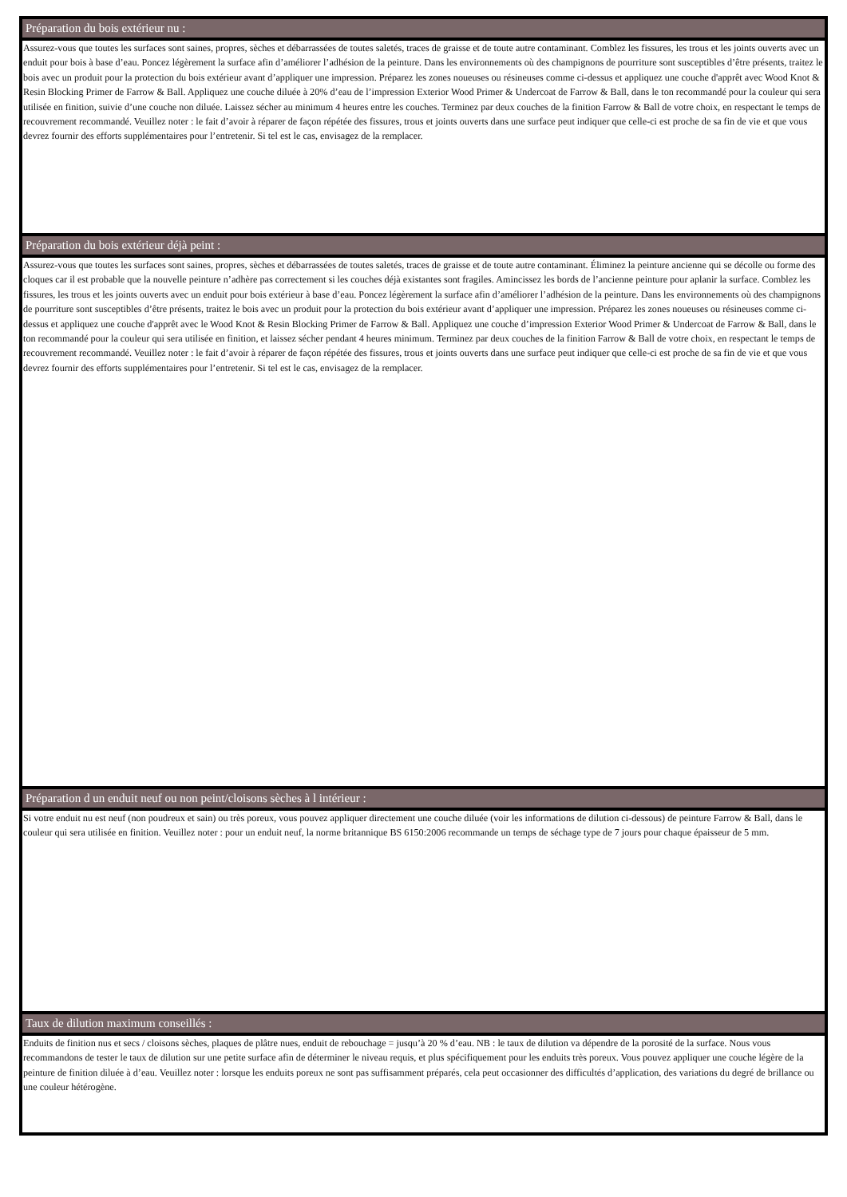Préparation du bois extérieur nu :
Assurez-vous que toutes les surfaces sont saines, propres, sèches et débarrassées de toutes saletés, traces de graisse et de toute autre contaminant. Comblez les fissures, les trous et les joints ouverts avec un enduit pour bois à base d’eau. Poncez légèrement la surface afin d’améliorer l’adhésion de la peinture. Dans les environnements où des champignons de pourriture sont susceptibles d’être présents, traitez le bois avec un produit pour la protection du bois extérieur avant d’appliquer une impression. Préparez les zones noueuses ou résineuses comme ci-dessus et appliquez une couche d'apprêt avec Wood Knot & Resin Blocking Primer de Farrow & Ball. Appliquez une couche diluée à 20% d’eau de l’impression Exterior Wood Primer & Undercoat de Farrow & Ball, dans le ton recommandé pour la couleur qui sera utilisée en finition, suivie d’une couche non diluée. Laissez sécher au minimum 4 heures entre les couches. Terminez par deux couches de la finition Farrow & Ball de votre choix, en respectant le temps de recouvrement recommandé. Veuillez noter : le fait d’avoir à réparer de façon répétée des fissures, trous et joints ouverts dans une surface peut indiquer que celle-ci est proche de sa fin de vie et que vous devrez fournir des efforts supplémentaires pour l’entretenir. Si tel est le cas, envisagez de la remplacer.
Préparation du bois extérieur déjà peint :
Assurez-vous que toutes les surfaces sont saines, propres, sèches et débarrassées de toutes saletés, traces de graisse et de toute autre contaminant. Éliminez la peinture ancienne qui se décolle ou forme des cloques car il est probable que la nouvelle peinture n’adhère pas correctement si les couches déjà existantes sont fragiles. Amincissez les bords de l’ancienne peinture pour aplanir la surface. Comblez les fissures, les trous et les joints ouverts avec un enduit pour bois extérieur à base d’eau. Poncez légèrement la surface afin d’améliorer l’adhésion de la peinture. Dans les environnements où des champignons de pourriture sont susceptibles d’être présents, traitez le bois avec un produit pour la protection du bois extérieur avant d’appliquer une impression. Préparez les zones noueuses ou résineuses comme ci-dessus et appliquez une couche d'apprêt avec le Wood Knot & Resin Blocking Primer de Farrow & Ball. Appliquez une couche d’impression Exterior Wood Primer & Undercoat de Farrow & Ball, dans le ton recommandé pour la couleur qui sera utilisée en finition, et laissez sécher pendant 4 heures minimum. Terminez par deux couches de la finition Farrow & Ball de votre choix, en respectant le temps de recouvrement recommandé. Veuillez noter : le fait d’avoir à réparer de façon répétée des fissures, trous et joints ouverts dans une surface peut indiquer que celle-ci est proche de sa fin de vie et que vous devrez fournir des efforts supplémentaires pour l’entretenir. Si tel est le cas, envisagez de la remplacer.
Préparation d un enduit neuf ou non peint/cloisons sèches à l intérieur :
Si votre enduit nu est neuf (non poudreux et sain) ou très poreux, vous pouvez appliquer directement une couche diluée (voir les informations de dilution ci-dessous) de peinture Farrow & Ball, dans le couleur qui sera utilisée en finition. Veuillez noter : pour un enduit neuf, la norme britannique BS 6150:2006 recommande un temps de séchage type de 7 jours pour chaque épaisseur de 5 mm.
Taux de dilution maximum conseillés :
Enduits de finition nus et secs / cloisons sèches, plaques de plâtre nues, enduit de rebouchage = jusqu’à 20 % d’eau. NB : le taux de dilution va dépendre de la porosité de la surface. Nous vous recommandons de tester le taux de dilution sur une petite surface afin de déterminer le niveau requis, et plus spécifiquement pour les enduits très poreux. Vous pouvez appliquer une couche légère de la peinture de finition diluée à d’eau. Veuillez noter : lorsque les enduits poreux ne sont pas suffisamment préparés, cela peut occasionner des difficultés d’application, des variations du degré de brillance ou une couleur hétérogène.